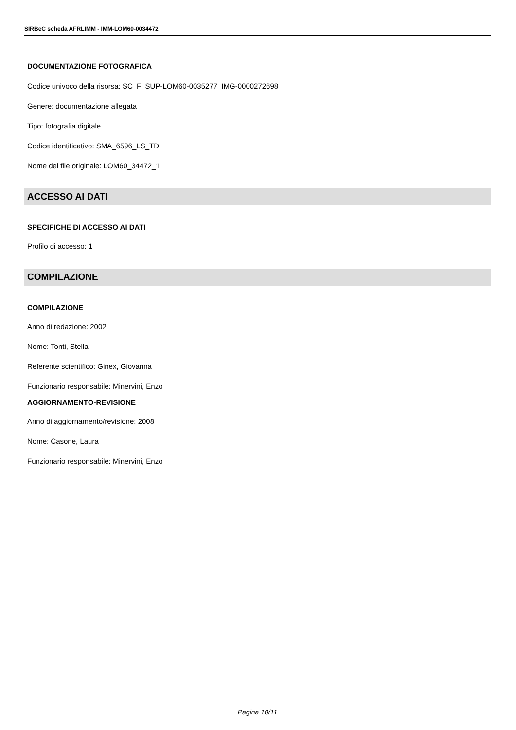SIRBeC scheda AFRLIMM - IMM-LOM60-0034472
DOCUMENTAZIONE FOTOGRAFICA
Codice univoco della risorsa: SC_F_SUP-LOM60-0035277_IMG-0000272698
Genere: documentazione allegata
Tipo: fotografia digitale
Codice identificativo: SMA_6596_LS_TD
Nome del file originale: LOM60_34472_1
ACCESSO AI DATI
SPECIFICHE DI ACCESSO AI DATI
Profilo di accesso: 1
COMPILAZIONE
COMPILAZIONE
Anno di redazione: 2002
Nome: Tonti, Stella
Referente scientifico: Ginex, Giovanna
Funzionario responsabile: Minervini, Enzo
AGGIORNAMENTO-REVISIONE
Anno di aggiornamento/revisione: 2008
Nome: Casone, Laura
Funzionario responsabile: Minervini, Enzo
Pagina 10/11